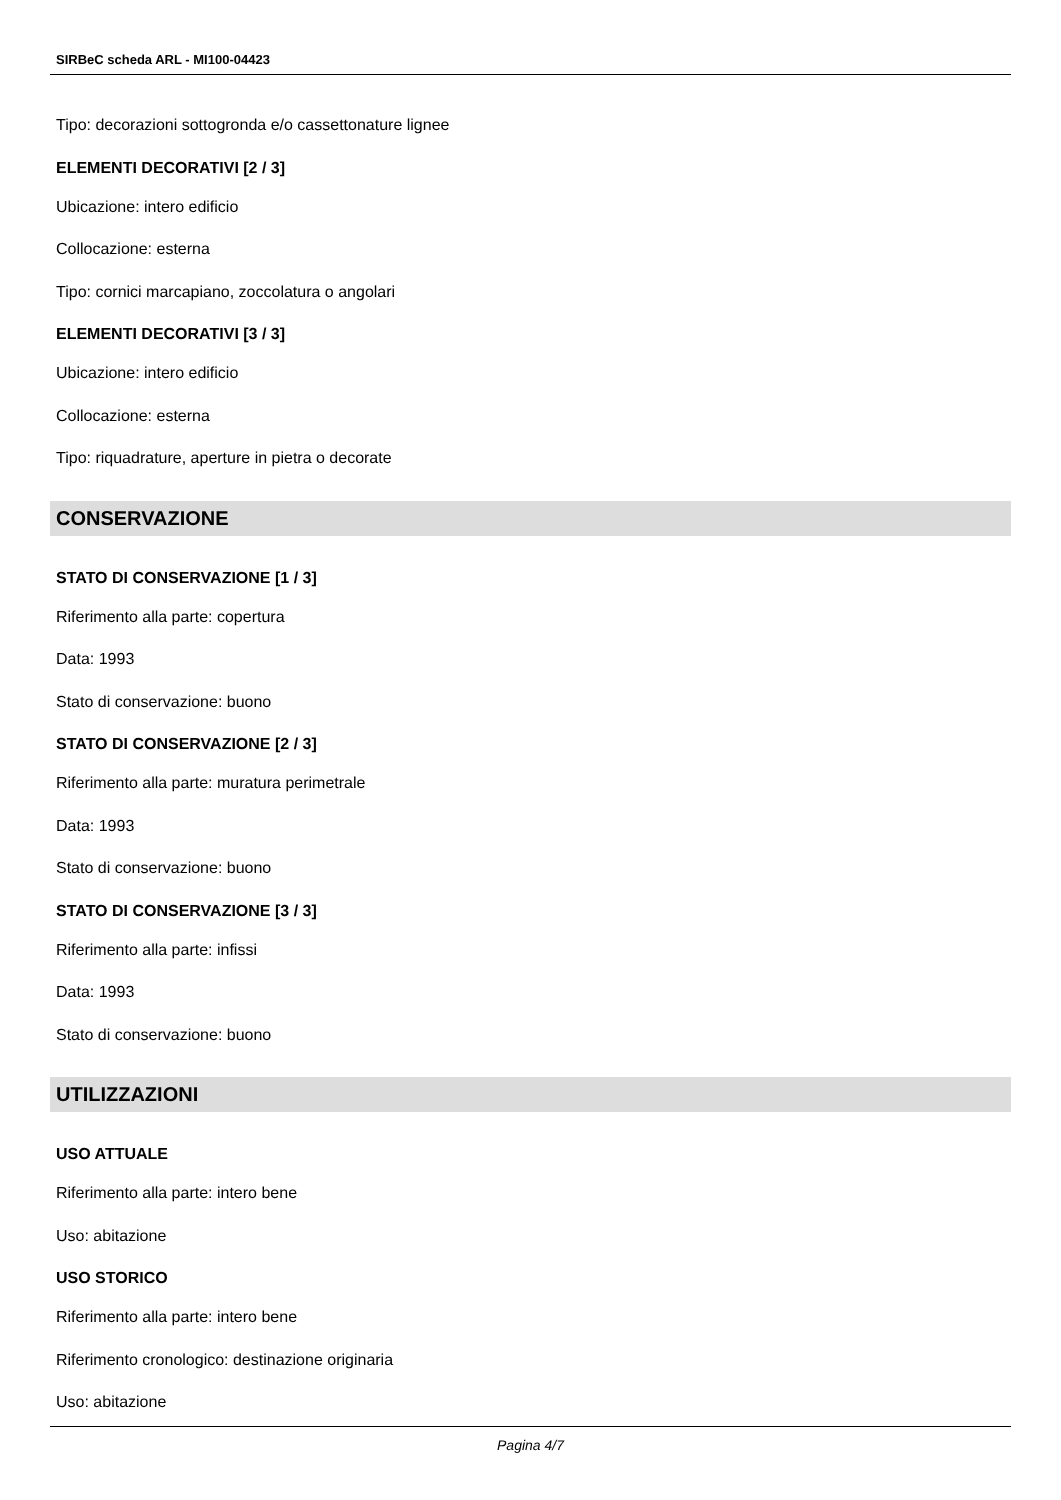SIRBeC scheda ARL - MI100-04423
Tipo: decorazioni sottogronda e/o cassettonature lignee
ELEMENTI DECORATIVI [2 / 3]
Ubicazione: intero edificio
Collocazione: esterna
Tipo: cornici marcapiano, zoccolatura o angolari
ELEMENTI DECORATIVI [3 / 3]
Ubicazione: intero edificio
Collocazione: esterna
Tipo: riquadrature, aperture in pietra o decorate
CONSERVAZIONE
STATO DI CONSERVAZIONE [1 / 3]
Riferimento alla parte: copertura
Data: 1993
Stato di conservazione: buono
STATO DI CONSERVAZIONE [2 / 3]
Riferimento alla parte: muratura perimetrale
Data: 1993
Stato di conservazione: buono
STATO DI CONSERVAZIONE [3 / 3]
Riferimento alla parte: infissi
Data: 1993
Stato di conservazione: buono
UTILIZZAZIONI
USO ATTUALE
Riferimento alla parte: intero bene
Uso: abitazione
USO STORICO
Riferimento alla parte: intero bene
Riferimento cronologico: destinazione originaria
Uso: abitazione
Pagina 4/7